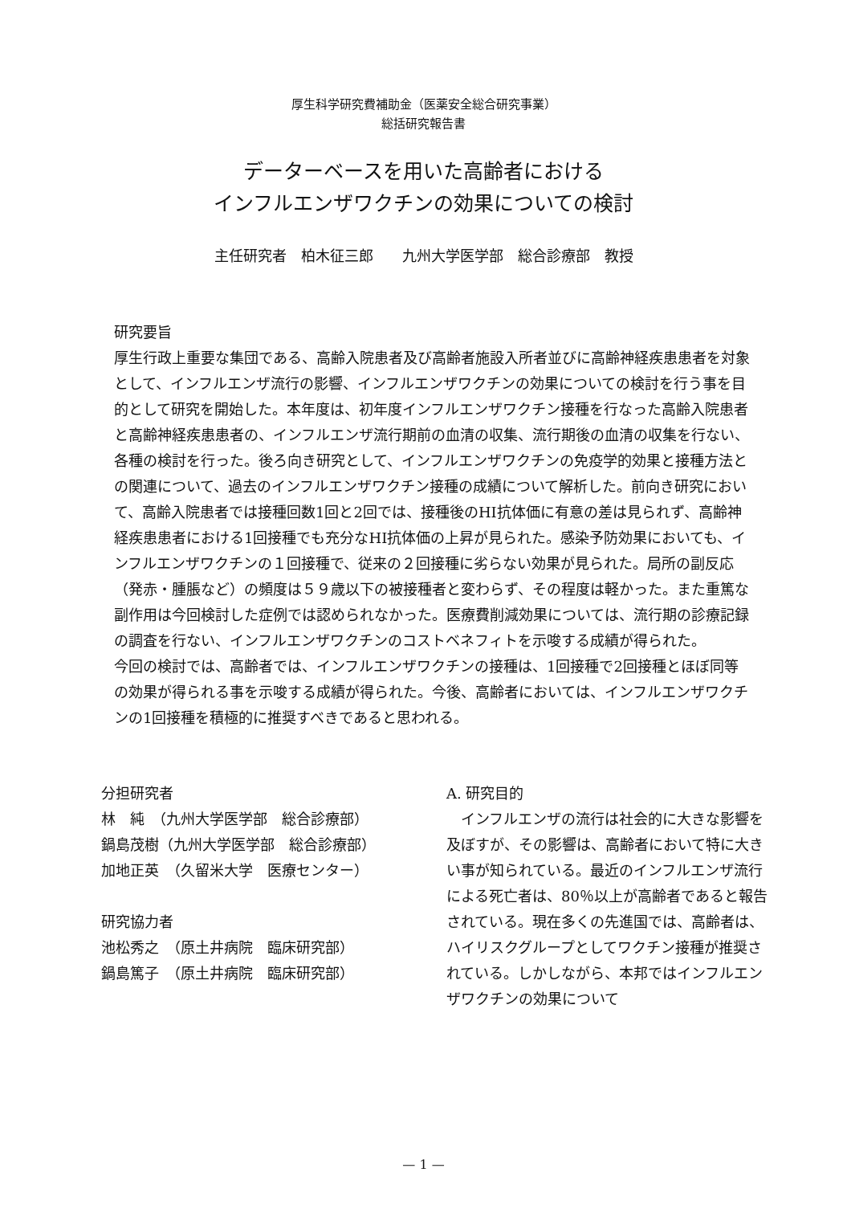厚生科学研究費補助金（医薬安全総合研究事業）
総括研究報告書
データーベースを用いた高齢者における
インフルエンザワクチンの効果についての検討
主任研究者　柏木征三郎　　九州大学医学部　総合診療部　教授
研究要旨
厚生行政上重要な集団である、高齢入院患者及び高齢者施設入所者並びに高齢神経疾患患者を対象として、インフルエンザ流行の影響、インフルエンザワクチンの効果についての検討を行う事を目的として研究を開始した。本年度は、初年度インフルエンザワクチン接種を行なった高齢入院患者と高齢神経疾患患者の、インフルエンザ流行期前の血清の収集、流行期後の血清の収集を行ない、各種の検討を行った。後ろ向き研究として、インフルエンザワクチンの免疫学的効果と接種方法との関連について、過去のインフルエンザワクチン接種の成績について解析した。前向き研究において、高齢入院患者では接種回数1回と2回では、接種後のHI抗体価に有意の差は見られず、高齢神経疾患患者における1回接種でも充分なHI抗体価の上昇が見られた。感染予防効果においても、インフルエンザワクチンの１回接種で、従来の２回接種に劣らない効果が見られた。局所の副反応（発赤・腫脹など）の頻度は５９歳以下の被接種者と変わらず、その程度は軽かった。また重篤な副作用は今回検討した症例では認められなかった。医療費削減効果については、流行期の診療記録の調査を行ない、インフルエンザワクチンのコストベネフィトを示唆する成績が得られた。
今回の検討では、高齢者では、インフルエンザワクチンの接種は、1回接種で2回接種とほぼ同等の効果が得られる事を示唆する成績が得られた。今後、高齢者においては、インフルエンザワクチンの1回接種を積極的に推奨すべきであると思われる。
分担研究者
林　純　（九州大学医学部　総合診療部）
鍋島茂樹（九州大学医学部　総合診療部）
加地正英　（久留米大学　医療センター）
研究協力者
池松秀之　（原土井病院　臨床研究部）
鍋島篤子　（原土井病院　臨床研究部）
A. 研究目的
　インフルエンザの流行は社会的に大きな影響を及ぼすが、その影響は、高齢者において特に大きい事が知られている。最近のインフルエンザ流行による死亡者は、80％以上が高齢者であると報告されている。現在多くの先進国では、高齢者は、ハイリスクグループとしてワクチン接種が推奨されている。しかしながら、本邦ではインフルエンザワクチンの効果について
— 1 —